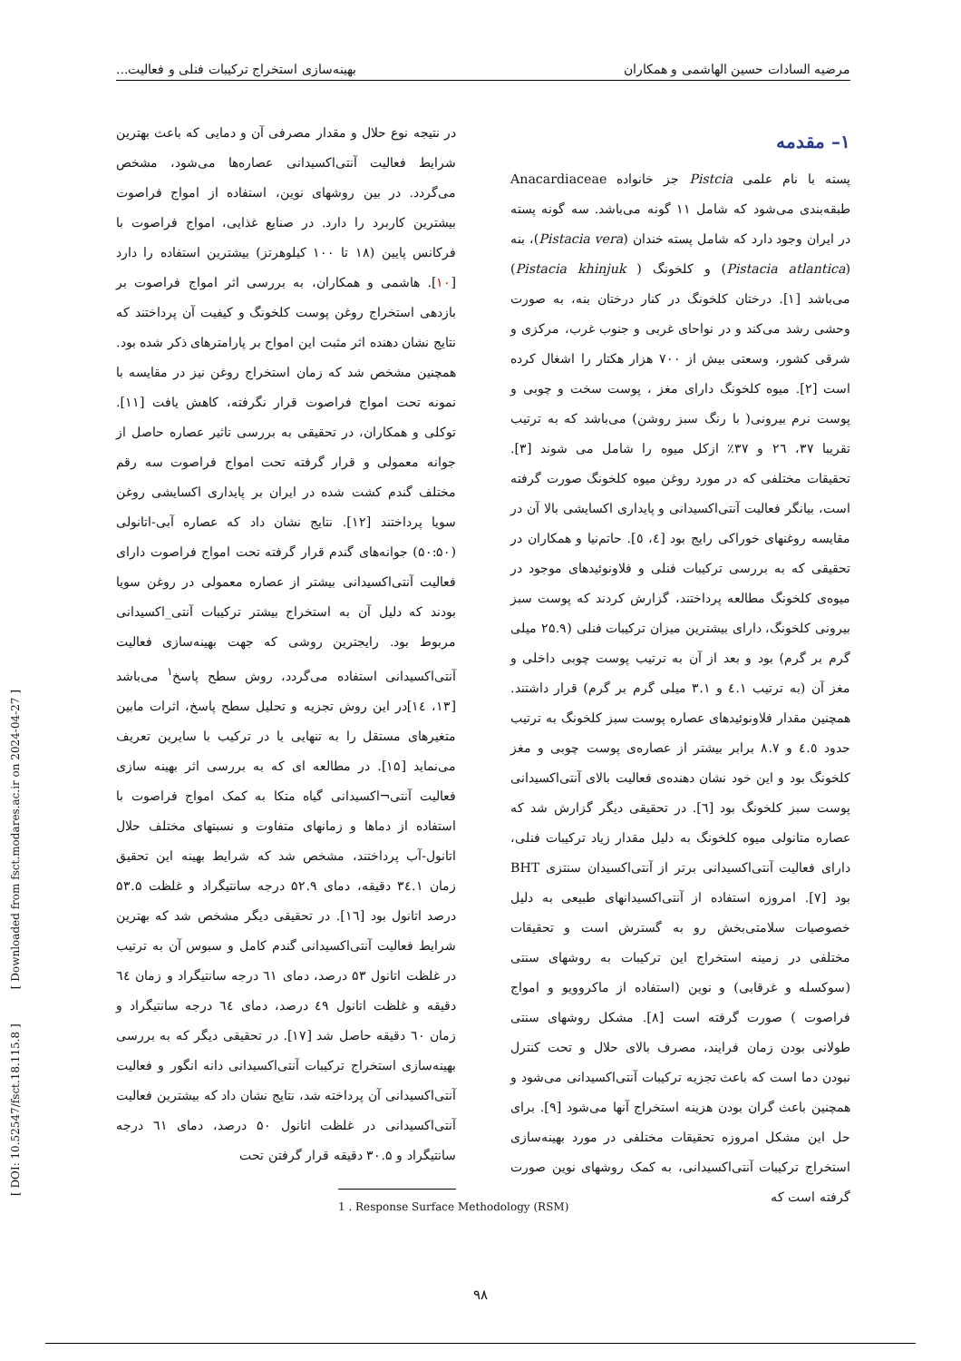مرضیه السادات حسین الهاشمی و همکاران بهینه‌سازی استخراج ترکیبات فنلی و فعالیت...
۱– مقدمه
پسته با نام علمی Pistcia جز خانواده Anacardiaceae طبقه‌بندی می‌شود که شامل ۱۱ گونه می‌باشد. سه گونه پسته در ایران وجود دارد که شامل پسته خندان (Pistacia vera)، بنه (Pistacia atlantica) و کلخونگ ( Pistacia khinjuk) می‌باشد [۱]. درختان کلخونگ در کنار درختان بنه، به صورت وحشی رشد می‌کند و در نواحای غربی و جنوب غرب، مرکزی و شرقی کشور، وسعتی بیش از ۷۰۰ هزار هکتار را اشغال کرده است [۲]. میوه کلخونگ دارای مغز ، پوست سخت و چوبی و پوست نرم بیرونی( با رنگ سبز روشن) می‌باشد که به ترتیب تقریبا ۳۷، ۲٦ و ۳۷٪ ازکل میوه را شامل می شوند [۳]. تحقیقات مختلفی که در مورد روغن میوه کلخونگ صورت گرفته است، بیانگر فعالیت آنتی‌اکسیدانی و پایداری اکسایشی بالا آن در مقایسه روغنهای خوراکی رایج بود [٤، ٥]. حاتم‌نیا و همکاران در تحقیقی که به بررسی ترکیبات فنلی و فلاونوئیدهای موجود در میوه‌ی کلخونگ مطالعه پرداختند، گزارش کردند که پوست سبز بیرونی کلخونگ، دارای بیشترین میزان ترکیبات فنلی (۲۵.۹ میلی گرم بر گرم) بود و بعد از آن به ترتیب پوست چوبی داخلی و مغز آن (به ترتیب ٤.۱ و ۳.۱ میلی گرم بر گرم) قرار داشتند. همچنین مقدار فلاونوئیدهای عصاره پوست سبز کلخونگ به ترتیب حدود ٤.٥ و ۸.۷ برابر بیشتر از عصاره‌ی پوست چوبی و مغز کلخونگ بود و این خود نشان دهنده‌ی فعالیت بالای آنتی‌اکسیدانی پوست سبز کلخونگ بود [٦]. در تحقیقی دیگر گزارش شد که عصاره متانولی میوه کلخونگ به دلیل مقدار زیاد ترکیبات فنلی، دارای فعالیت آنتی‌اکسیدانی برتر از آنتی‌اکسیدان سنتزی BHT بود [۷]. امروزه استفاده از آنتی‌اکسیدانهای طبیعی به دلیل خصوصیات سلامتی‌بخش رو به گسترش است و تحقیقات مختلفی در زمینه استخراج این ترکیبات به روشهای سنتی (سوکسله و غرقابی) و نوین (استفاده از ماکروویو و امواج فراصوت ) صورت گرفته است [۸]. مشکل روشهای سنتی طولانی بودن زمان فرایند، مصرف بالای حلال و تحت کنترل نبودن دما است که باعث تجزیه ترکیبات آنتی‌اکسیدانی می‌شود و همچنین باعث گران بودن هزینه استخراج آنها می‌شود [۹]. برای حل این مشکل امروزه تحقیقات مختلفی در مورد بهینه‌سازی استخراج ترکیبات آنتی‌اکسیدانی، به کمک روشهای نوین صورت گرفته است که
در نتیجه نوع حلال و مقدار مصرفی آن و دمایی که باعث بهترین شرایط فعالیت آنتی‌اکسیدانی عصاره‌ها می‌شود، مشخص می‌گردد. در بین روشهای نوین، استفاده از امواج فراصوت بیشترین کاربرد را دارد. در صنایع غذایی، امواج فراصوت با فرکانس پایین (۱۸ تا ۱۰۰ کیلوهرتز) بیشترین استفاده را دارد [۱۰]. هاشمی و همکاران، به بررسی اثر امواج فراصوت بر بازدهی استخراج روغن پوست کلخونگ و کیفیت آن پرداختند که نتایج نشان دهنده اثر مثبت این امواج بر پارامترهای ذکر شده بود. همچنین مشخص شد که زمان استخراج روغن نیز در مقایسه با نمونه تحت امواج فراصوت قرار نگرفته، کاهش یافت [۱۱]. توکلی و همکاران، در تحقیقی به بررسی تاثیر عصاره حاصل از جوانه معمولی و قرار گرفته تحت امواج فراصوت سه رقم مختلف گندم کشت شده در ایران بر پایداری اکسایشی روغن سویا پرداختند [۱۲]. نتایج نشان داد که عصاره آبی-اتانولی (۵۰:۵۰) جوانه‌های گندم قرار گرفته تحت امواج فراصوت دارای فعالیت آنتی‌اکسیدانی بیشتر از عصاره معمولی در روغن سویا بودند که دلیل آن به استخراج بیشتر ترکیبات آنتی_اکسیدانی مربوط بود. رایجترین روشی که جهت بهینه‌سازی فعالیت آنتی‌اکسیدانی استفاده می‌گردد، روش سطح پاسخ<sup>۱</sup> می‌باشد [۱۳، ۱٤]در این روش تجزیه و تحلیل سطح پاسخ، اثرات مابین متغیرهای مستقل را به تنهایی یا در ترکیب با سایرین تعریف می‌نماید [۱۵]. در مطالعه ای که به بررسی اثر بهینه سازی فعالیت آنتی¬اکسیدانی گیاه متکا به کمک امواج فراصوت با استفاده از دماها و زمانهای متفاوت و نسبتهای مختلف حلال اتانول-آب پرداختند، مشخص شد که شرایط بهینه این تحقیق زمان ۳٤.۱ دقیقه، دمای ۵۲.۹ درجه سانتیگراد و غلظت ۵۳.۵ درصد اتانول بود [۱٦]. در تحقیقی دیگر مشخص شد که بهترین شرایط فعالیت آنتی‌اکسیدانی گندم کامل و سبوس آن به ترتیب در غلظت اتانول ۵۳ درصد، دمای ٦۱ درجه سانتیگراد و زمان ٦٤ دقیقه و غلظت اتانول ٤۹ درصد، دمای ٦٤ درجه سانتیگراد و زمان ٦۰ دقیقه حاصل شد [۱۷]. در تحقیقی دیگر که به بررسی بهینه‌سازی استخراج ترکیبات آنتی‌اکسیدانی دانه انگور و فعالیت آنتی‌اکسیدانی آن پرداخته شد، نتایج نشان داد که بیشترین فعالیت آنتی‌اکسیدانی در غلظت اتانول ۵۰ درصد، دمای ٦۱ درجه سانتیگراد و ۳۰.۵ دقیقه قرار گرفتن تحت
1 . Response Surface Methodology (RSM)
[ DOI: 10.52547/fsct.18.115.8 ] [ Downloaded from fsct.modares.ac.ir on 2024-04-27 ]
۹۸